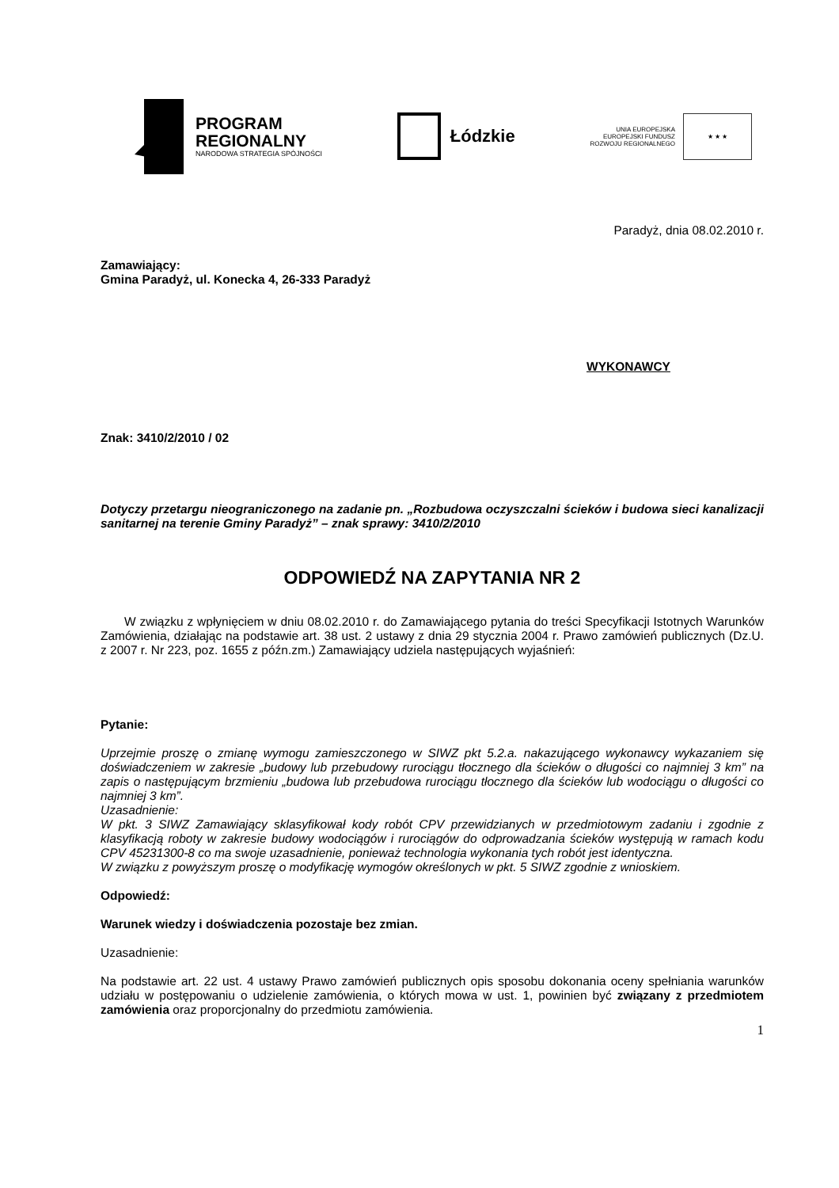PROGRAM
REGIONALNY
NARODOWA STRATEGIA SPÓJNOŚCI
Łódzkie
UNIA EUROPEJSKA
EUROPEJSKI FUNDUSZ
ROZWOJU REGIONALNEGO
★ ★ ★
Paradyż, dnia 08.02.2010 r.
Zamawiający:
Gmina Paradyż, ul. Konecka 4, 26-333 Paradyż
WYKONAWCY
Znak: 3410/2/2010 / 02
Dotyczy przetargu nieograniczonego na zadanie pn. „Rozbudowa oczyszczalni ścieków i budowa sieci kanalizacji sanitarnej na terenie Gminy Paradyż” – znak sprawy: 3410/2/2010
ODPOWIEDŹ NA ZAPYTANIA NR 2
W związku z wpłynięciem w dniu 08.02.2010 r. do Zamawiającego pytania do treści Specyfikacji Istotnych Warunków Zamówienia, działając na podstawie art. 38 ust. 2 ustawy z dnia 29 stycznia 2004 r. Prawo zamówień publicznych (Dz.U. z 2007 r. Nr 223, poz. 1655 z późn.zm.) Zamawiający udziela następujących wyjaśnień:
Pytanie:
Uprzejmie proszę o zmianę wymogu zamieszczonego w SIWZ pkt 5.2.a. nakazującego wykonawcy wykazaniem się doświadczeniem w zakresie „budowy lub przebudowy rurociągu tłocznego dla ścieków o długości co najmniej 3 km” na zapis o następującym brzmieniu „budowa lub przebudowa rurociągu tłocznego dla ścieków lub wodociągu o długości co najmniej 3 km”.
Uzasadnienie:
W pkt. 3 SIWZ Zamawiający sklasyfikował kody robót CPV przewidzianych w przedmiotowym zadaniu i zgodnie z klasyfikacją roboty w zakresie budowy wodociągów i rurociągów do odprowadzania ścieków występują w ramach kodu CPV 45231300-8 co ma swoje uzasadnienie, ponieważ technologia wykonania tych robót jest identyczna.
W związku z powyższym proszę o modyfikację wymogów określonych w pkt. 5 SIWZ zgodnie z wnioskiem.
Odpowiedź:
Warunek wiedzy i doświadczenia pozostaje bez zmian.
Uzasadnienie:
Na podstawie art. 22 ust. 4 ustawy Prawo zamówień publicznych opis sposobu dokonania oceny spełniania warunków udziału w postępowaniu o udzielenie zamówienia, o których mowa w ust. 1, powinien być związany z przedmiotem zamówienia oraz proporcjonalny do przedmiotu zamówienia.
1